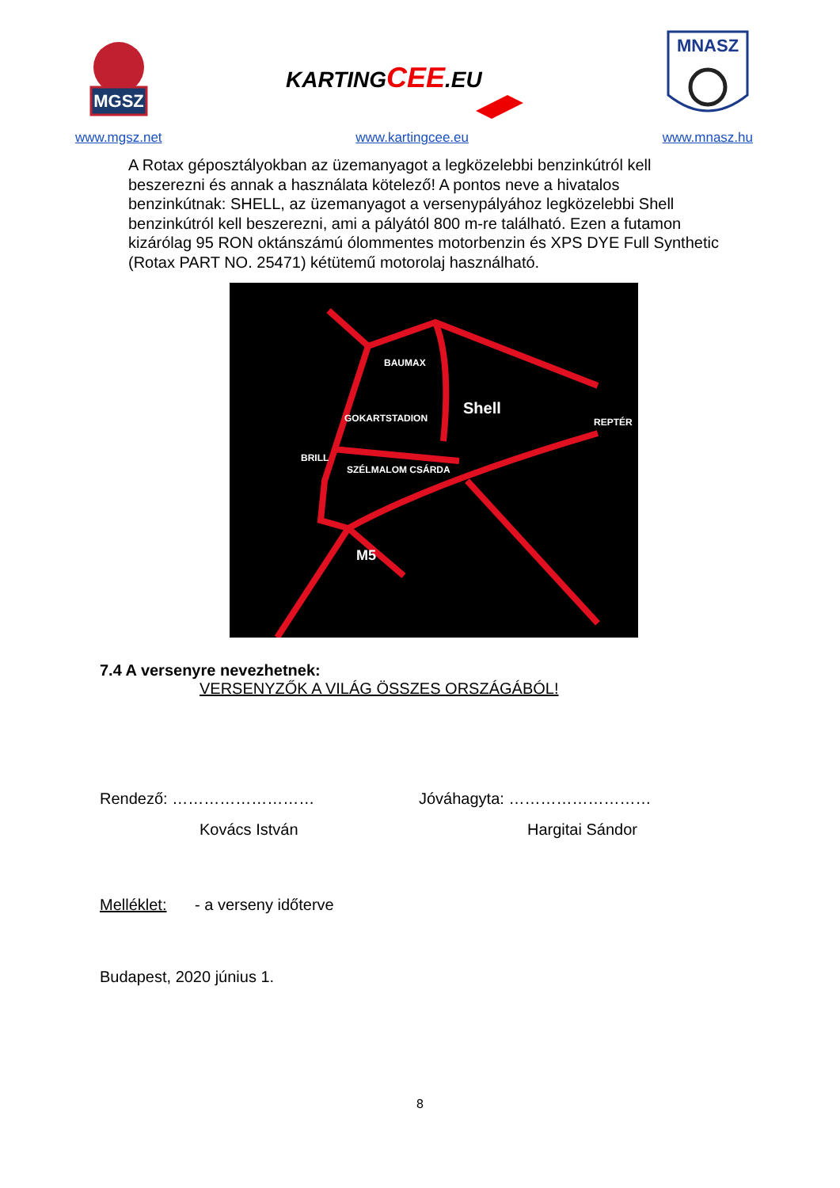MGSZ
www.mgsz.net
KARTINGCEE.EU
www.kartingcee.eu
MNASZ
www.mnasz.hu
A Rotax géposztályokban az üzemanyagot a legközelebbi benzinkútról kell beszerezni és annak a használata kötelező! A pontos neve a hivatalos benzinkútnak: SHELL, az üzemanyagot a versenypályához legközelebbi Shell benzinkútról kell beszerezni, ami a pályától 800 m-re található. Ezen a futamon kizárólag 95 RON oktánszámú ólommentes motorbenzin és XPS DYE Full Synthetic (Rotax PART NO. 25471) kétütemű motorolaj használható.
BAUMAX
GOKARTSTADION
Shell
REPTÉR
BRILL
SZÉLMALOM CSÁRDA
M5
7.4 A versenyre nevezhetnek:
VERSENYZŐK A VILÁG ÖSSZES ORSZÁGÁBÓL!
Rendező: ……………………… Jóváhagyta: ………………………
Kovács István Hargitai Sándor
Melléklet: - a verseny időterve
Budapest, 2020 június 1.
8